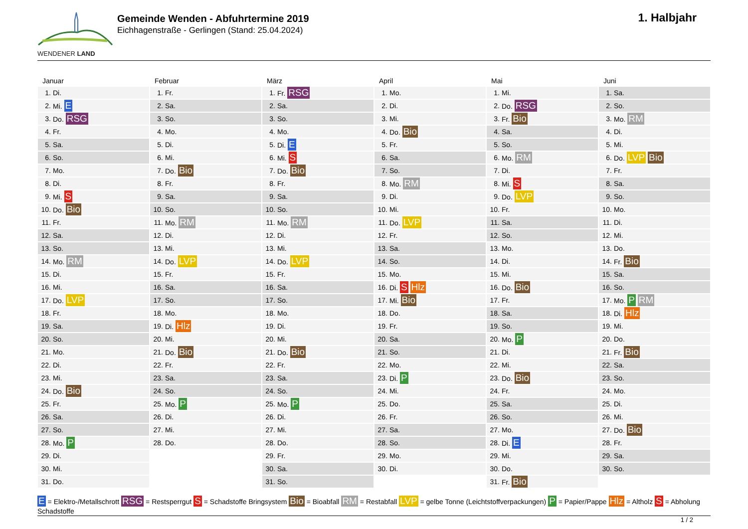WENDENER LAND
Gemeinde Wenden - Abfuhrtermine 2019
Eichhagenstraße - Gerlingen (Stand: 25.04.2024)
1. Halbjahr
Januar
| 1. | Di. |
| 2. | Mi. E |
| 3. | Do. RSG |
| 4. | Fr. |
| 5. | Sa. |
| 6. | So. |
| 7. | Mo. |
| 8. | Di. |
| 9. | Mi. S |
| 10. | Do. Bio |
| 11. | Fr. |
| 12. | Sa. |
| 13. | So. |
| 14. | Mo. RM |
| 15. | Di. |
| 16. | Mi. |
| 17. | Do. LVP |
| 18. | Fr. |
| 19. | Sa. |
| 20. | So. |
| 21. | Mo. |
| 22. | Di. |
| 23. | Mi. |
| 24. | Do. Bio |
| 25. | Fr. |
| 26. | Sa. |
| 27. | So. |
| 28. | Mo. P |
| 29. | Di. |
| 30. | Mi. |
| 31. | Do. |
Februar
| 1. | Fr. |
| 2. | Sa. |
| 3. | So. |
| 4. | Mo. |
| 5. | Di. |
| 6. | Mi. |
| 7. | Do. Bio |
| 8. | Fr. |
| 9. | Sa. |
| 10. | So. |
| 11. | Mo. RM |
| 12. | Di. |
| 13. | Mi. |
| 14. | Do. LVP |
| 15. | Fr. |
| 16. | Sa. |
| 17. | So. |
| 18. | Mo. |
| 19. | Di. Hlz |
| 20. | Mi. |
| 21. | Do. Bio |
| 22. | Fr. |
| 23. | Sa. |
| 24. | So. |
| 25. | Mo. P |
| 26. | Di. |
| 27. | Mi. |
| 28. | Do. |
März
| 1. | Fr. RSG |
| 2. | Sa. |
| 3. | So. |
| 4. | Mo. |
| 5. | Di. E |
| 6. | Mi. S |
| 7. | Do. Bio |
| 8. | Fr. |
| 9. | Sa. |
| 10. | So. |
| 11. | Mo. RM |
| 12. | Di. |
| 13. | Mi. |
| 14. | Do. LVP |
| 15. | Fr. |
| 16. | Sa. |
| 17. | So. |
| 18. | Mo. |
| 19. | Di. |
| 20. | Mi. |
| 21. | Do. Bio |
| 22. | Fr. |
| 23. | Sa. |
| 24. | So. |
| 25. | Mo. P |
| 26. | Di. |
| 27. | Mi. |
| 28. | Do. |
| 29. | Fr. |
| 30. | Sa. |
| 31. | So. |
April
| 1. | Mo. |
| 2. | Di. |
| 3. | Mi. |
| 4. | Do. Bio |
| 5. | Fr. |
| 6. | Sa. |
| 7. | So. |
| 8. | Mo. RM |
| 9. | Di. |
| 10. | Mi. |
| 11. | Do. LVP |
| 12. | Fr. |
| 13. | Sa. |
| 14. | So. |
| 15. | Mo. |
| 16. | Di. S Hlz |
| 17. | Mi. Bio |
| 18. | Do. |
| 19. | Fr. |
| 20. | Sa. |
| 21. | So. |
| 22. | Mo. |
| 23. | Di. P |
| 24. | Mi. |
| 25. | Do. |
| 26. | Fr. |
| 27. | Sa. |
| 28. | So. |
| 29. | Mo. |
| 30. | Di. |
Mai
| 1. | Mi. |
| 2. | Do. RSG |
| 3. | Fr. Bio |
| 4. | Sa. |
| 5. | So. |
| 6. | Mo. RM |
| 7. | Di. |
| 8. | Mi. S |
| 9. | Do. LVP |
| 10. | Fr. |
| 11. | Sa. |
| 12. | So. |
| 13. | Mo. |
| 14. | Di. |
| 15. | Mi. |
| 16. | Do. Bio |
| 17. | Fr. |
| 18. | Sa. |
| 19. | So. |
| 20. | Mo. P |
| 21. | Di. |
| 22. | Mi. |
| 23. | Do. Bio |
| 24. | Fr. |
| 25. | Sa. |
| 26. | So. |
| 27. | Mo. |
| 28. | Di. E |
| 29. | Mi. |
| 30. | Do. |
| 31. | Fr. Bio |
Juni
| 1. | Sa. |
| 2. | So. |
| 3. | Mo. RM |
| 4. | Di. |
| 5. | Mi. |
| 6. | Do. LVP Bio |
| 7. | Fr. |
| 8. | Sa. |
| 9. | So. |
| 10. | Mo. |
| 11. | Di. |
| 12. | Mi. |
| 13. | Do. |
| 14. | Fr. Bio |
| 15. | Sa. |
| 16. | So. |
| 17. | Mo. P RM |
| 18. | Di. Hlz |
| 19. | Mi. |
| 20. | Do. |
| 21. | Fr. Bio |
| 22. | Sa. |
| 23. | So. |
| 24. | Mo. |
| 25. | Di. |
| 26. | Mi. |
| 27. | Do. Bio |
| 28. | Fr. |
| 29. | Sa. |
| 30. | So. |
E = Elektro-/Metallschrott RSG = Restsperrgut S = Schadstoffe Bringsystem Bio = Bioabfall RM = Restabfall LVP = gelbe Tonne (Leichtstoffverpackungen) P = Papier/Pappe Hlz = Altholz S = Abholung Schadstoffe
1 / 2